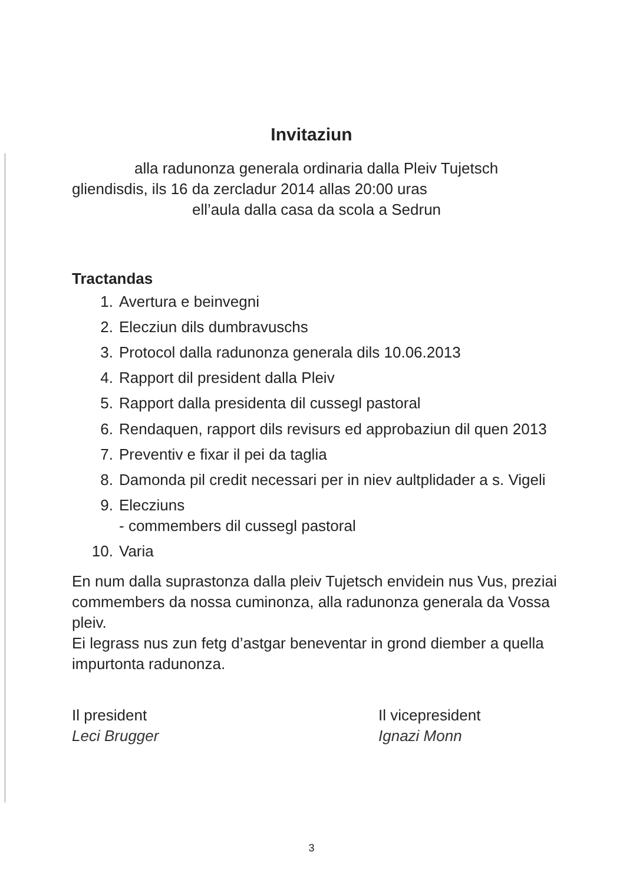Invitaziun
alla radunonza generala ordinaria dalla Pleiv Tujetsch
gliendisdis, ils 16 da zercladur 2014 allas 20:00 uras
ell’aula dalla casa da scola a Sedrun
Tractandas
1. Avertura e beinvegni
2. Elecziun dils dumbravuschs
3. Protocol dalla radunonza generala dils 10.06.2013
4. Rapport dil president dalla Pleiv
5. Rapport dalla presidenta dil cussegl pastoral
6. Rendaquen, rapport dils revisurs ed approbaziun dil quen 2013
7. Preventiv e fixar il pei da taglia
8. Damonda pil credit necessari per in niev aultplidader a s. Vigeli
9. Elecziuns
- commembers dil cussegl pastoral
10. Varia
En num dalla suprastonza dalla pleiv Tujetsch envidein nus Vus, preziai commembers da nossa cuminonza, alla radunonza generala da Vossa pleiv.
Ei legrass nus zun fetg d’astgar beneventar in grond diember a quella impurtonta radunonza.
Il president
Leci Brugger
Il vicepresident
Ignazi Monn
3